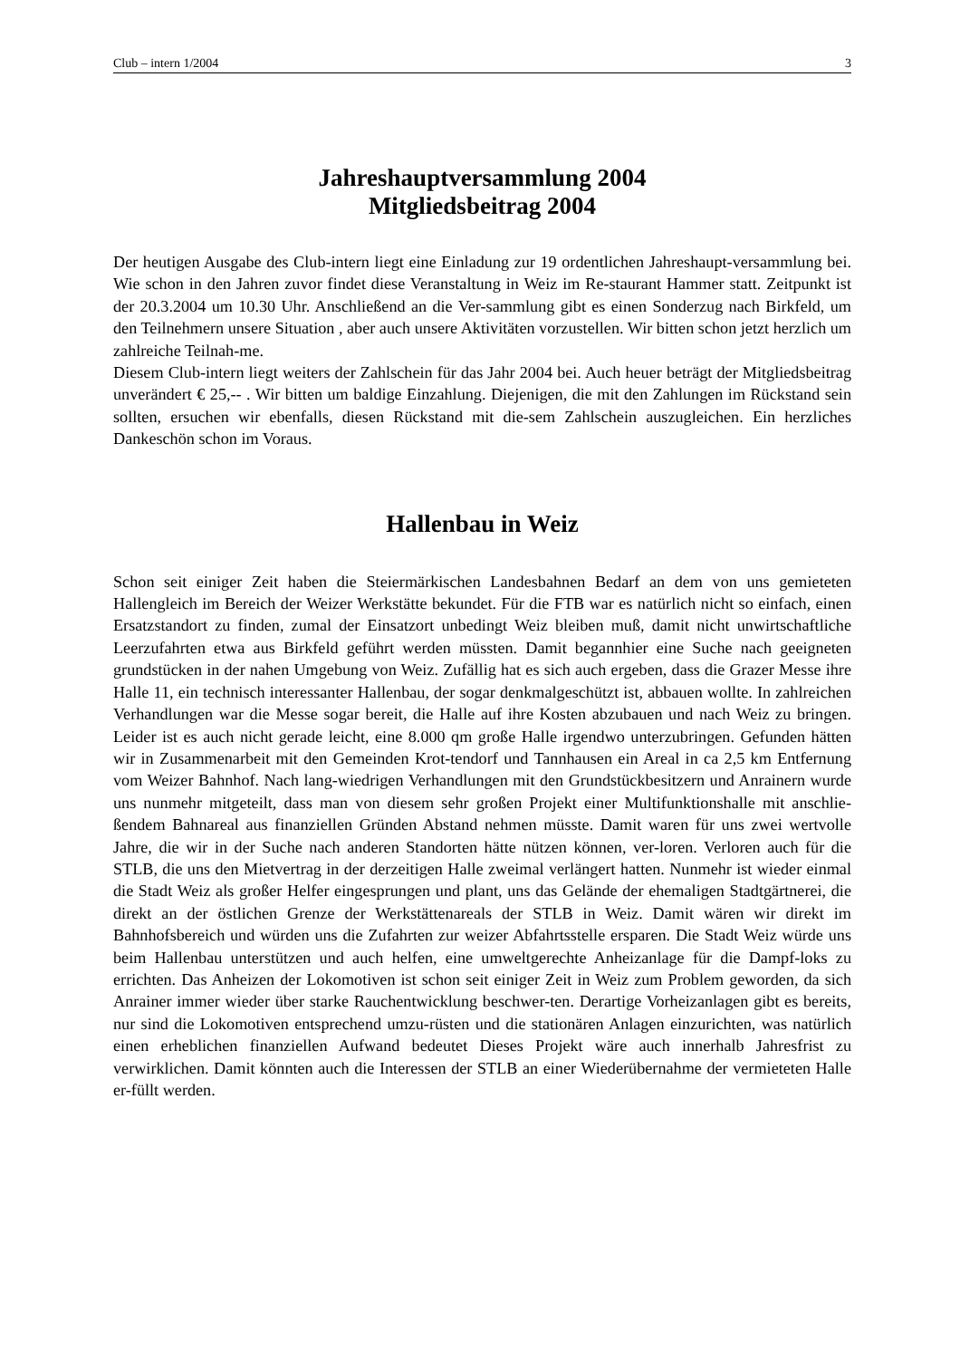Club – intern 1/2004 3
Jahreshauptversammlung 2004
Mitgliedsbeitrag 2004
Der heutigen Ausgabe des Club-intern liegt eine Einladung zur 19 ordentlichen Jahreshaupt-versammlung bei. Wie schon in den Jahren zuvor findet diese Veranstaltung in Weiz im Re-staurant Hammer statt. Zeitpunkt ist der 20.3.2004 um 10.30 Uhr. Anschließend an die Ver-sammlung gibt es einen Sonderzug nach Birkfeld, um den Teilnehmern unsere Situation , aber auch unsere Aktivitäten vorzustellen. Wir bitten schon jetzt herzlich um zahlreiche Teilnah-me.
Diesem Club-intern liegt weiters der Zahlschein für das Jahr 2004 bei. Auch heuer beträgt der Mitgliedsbeitrag unverändert € 25,-- . Wir bitten um baldige Einzahlung. Diejenigen, die mit den Zahlungen im Rückstand sein sollten, ersuchen wir ebenfalls, diesen Rückstand mit die-sem Zahlschein auszugleichen. Ein herzliches Dankeschön schon im Voraus.
Hallenbau in Weiz
Schon seit einiger Zeit haben die Steiermärkischen Landesbahnen Bedarf an dem von uns gemieteten Hallengleich im Bereich der Weizer Werkstätte bekundet. Für die FTB war es natürlich nicht so einfach, einen Ersatzstandort zu finden, zumal der Einsatzort unbedingt Weiz bleiben muß, damit nicht unwirtschaftliche Leerzufahrten etwa aus Birkfeld geführt werden müssten. Damit begannhier eine Suche nach geeigneten grundstücken in der nahen Umgebung von Weiz. Zufällig hat es sich auch ergeben, dass die Grazer Messe ihre Halle 11, ein technisch interessanter Hallenbau, der sogar denkmalgeschützt ist, abbauen wollte. In zahlreichen Verhandlungen war die Messe sogar bereit, die Halle auf ihre Kosten abzubauen und nach Weiz zu bringen. Leider ist es auch nicht gerade leicht, eine 8.000 qm große Halle irgendwo unterzubringen. Gefunden hätten wir in Zusammenarbeit mit den Gemeinden Krot-tendorf und Tannhausen ein Areal in ca 2,5 km Entfernung vom Weizer Bahnhof. Nach lang-wiedrigen Verhandlungen mit den Grundstückbesitzern und Anrainern wurde uns nunmehr mitgeteilt, dass man von diesem sehr großen Projekt einer Multifunktionshalle mit anschlie-ßendem Bahnareal aus finanziellen Gründen Abstand nehmen müsste. Damit waren für uns zwei wertvolle Jahre, die wir in der Suche nach anderen Standorten hätte nützen können, ver-loren. Verloren auch für die STLB, die uns den Mietvertrag in der derzeitigen Halle zweimal verlängert hatten. Nunmehr ist wieder einmal die Stadt Weiz als großer Helfer eingesprungen und plant, uns das Gelände der ehemaligen Stadtgärtnerei, die direkt an der östlichen Grenze der Werkstättenareals der STLB in Weiz. Damit wären wir direkt im Bahnhofsbereich und würden uns die Zufahrten zur weizer Abfahrtsstelle ersparen. Die Stadt Weiz würde uns beim Hallenbau unterstützen und auch helfen, eine umweltgerechte Anheizanlage für die Dampf-loks zu errichten. Das Anheizen der Lokomotiven ist schon seit einiger Zeit in Weiz zum Problem geworden, da sich Anrainer immer wieder über starke Rauchentwicklung beschwer-ten. Derartige Vorheizanlagen gibt es bereits, nur sind die Lokomotiven entsprechend umzu-rüsten und die stationären Anlagen einzurichten, was natürlich einen erheblichen finanziellen Aufwand bedeutet Dieses Projekt wäre auch innerhalb Jahresfrist zu verwirklichen. Damit könnten auch die Interessen der STLB an einer Wiederübernahme der vermieteten Halle er-füllt werden.